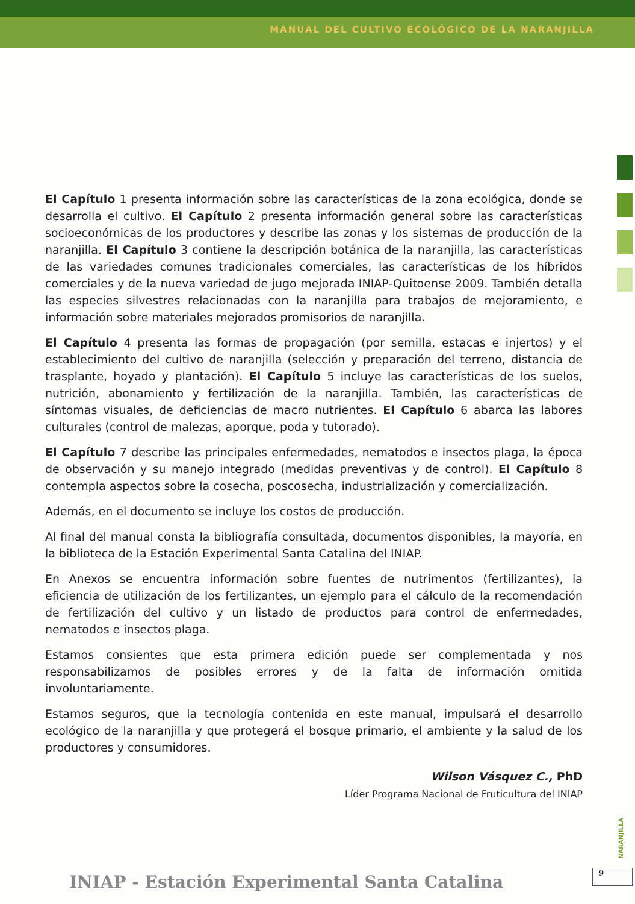MANUAL DEL CULTIVO ECOLÓGICO DE LA NARANJILLA
El Capítulo 1 presenta información sobre las características de la zona ecológica, donde se desarrolla el cultivo. El Capítulo 2 presenta información general sobre las características socioeconómicas de los productores y describe las zonas y los sistemas de producción de la naranjilla. El Capítulo 3 contiene la descripción botánica de la naranjilla, las características de las variedades comunes tradicionales comerciales, las características de los híbridos comerciales y de la nueva variedad de jugo mejorada INIAP-Quitoense 2009. También detalla las especies silvestres relacionadas con la naranjilla para trabajos de mejoramiento, e información sobre materiales mejorados promisorios de naranjilla.
El Capítulo 4 presenta las formas de propagación (por semilla, estacas e injertos) y el establecimiento del cultivo de naranjilla (selección y preparación del terreno, distancia de trasplante, hoyado y plantación). El Capítulo 5 incluye las características de los suelos, nutrición, abonamiento y fertilización de la naranjilla. También, las características de síntomas visuales, de deficiencias de macro nutrientes. El Capítulo 6 abarca las labores culturales (control de malezas, aporque, poda y tutorado).
El Capítulo 7 describe las principales enfermedades, nematodos e insectos plaga, la época de observación y su manejo integrado (medidas preventivas y de control). El Capítulo 8 contempla aspectos sobre la cosecha, poscosecha, industrialización y comercialización.
Además, en el documento se incluye los costos de producción.
Al final del manual consta la bibliografía consultada, documentos disponibles, la mayoría, en la biblioteca de la Estación Experimental Santa Catalina del INIAP.
En Anexos se encuentra información sobre fuentes de nutrimentos (fertilizantes), la eficiencia de utilización de los fertilizantes, un ejemplo para el cálculo de la recomendación de fertilización del cultivo y un listado de productos para control de enfermedades, nematodos e insectos plaga.
Estamos consientes que esta primera edición puede ser complementada y nos responsabilizamos de posibles errores y de la falta de información omitida involuntariamente.
Estamos seguros, que la tecnología contenida en este manual, impulsará el desarrollo ecológico de la naranjilla y que protegerá el bosque primario, el ambiente y la salud de los productores y consumidores.
Wilson Vásquez C., PhD
Líder Programa Nacional de Fruticultura del INIAP
NARANJILLA
INIAP - Estación Experimental Santa Catalina
9